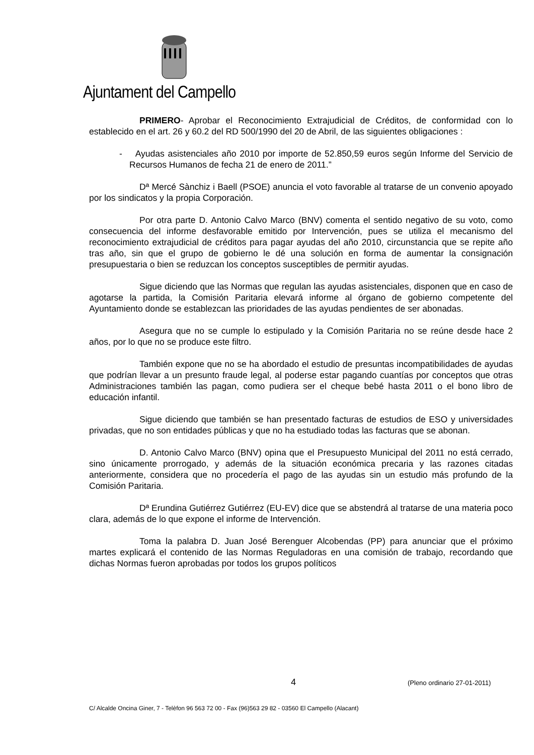Ajuntament del Campello
PRIMERO- Aprobar el Reconocimiento Extrajudicial de Créditos, de conformidad con lo establecido en el art. 26 y 60.2 del RD 500/1990 del 20 de Abril, de las siguientes obligaciones :
- Ayudas asistenciales año 2010 por importe de 52.850,59 euros según Informe del Servicio de Recursos Humanos de fecha 21 de enero de 2011.”
Dª Mercé Sànchiz i Baell (PSOE) anuncia el voto favorable al tratarse de un convenio apoyado por los sindicatos y la propia Corporación.
Por otra parte D. Antonio Calvo Marco (BNV) comenta el sentido negativo de su voto, como consecuencia del informe desfavorable emitido por Intervención, pues se utiliza el mecanismo del reconocimiento extrajudicial de créditos para pagar ayudas del año 2010, circunstancia que se repite año tras año, sin que el grupo de gobierno le dé una solución en forma de aumentar la consignación presupuestaria o bien se reduzcan los conceptos susceptibles de permitir ayudas.
Sigue diciendo que las Normas que regulan las ayudas asistenciales, disponen que en caso de agotarse la partida, la Comisión Paritaria elevará informe al órgano de gobierno competente del Ayuntamiento donde se establezcan las prioridades de las ayudas pendientes de ser abonadas.
Asegura que no se cumple lo estipulado y la Comisión Paritaria no se reúne desde hace 2 años, por lo que no se produce este filtro.
También expone que no se ha abordado el estudio de presuntas incompatibilidades de ayudas que podrían llevar a un presunto fraude legal, al poderse estar pagando cuantías por conceptos que otras Administraciones también las pagan, como pudiera ser el cheque bebé hasta 2011 o el bono libro de educación infantil.
Sigue diciendo que también se han presentado facturas de estudios de ESO y universidades privadas, que no son entidades públicas y que no ha estudiado todas las facturas que se abonan.
D. Antonio Calvo Marco (BNV) opina que el Presupuesto Municipal del 2011 no está cerrado, sino únicamente prorrogado, y además de la situación económica precaria y las razones citadas anteriormente, considera que no procedería el pago de las ayudas sin un estudio más profundo de la Comisión Paritaria.
Dª Erundina Gutiérrez Gutiérrez (EU-EV) dice que se abstendrá al tratarse de una materia poco clara, además de lo que expone el informe de Intervención.
Toma la palabra D. Juan José Berenguer Alcobendas (PP) para anunciar que el próximo martes explicará el contenido de las Normas Reguladoras en una comisión de trabajo, recordando que dichas Normas fueron aprobadas por todos los grupos políticos
4 (Pleno ordinario 27-01-2011)
C/ Alcalde Oncina Giner, 7 - Telèfon 96 563 72 00 - Fax (96)563 29 82 - 03560 El Campello (Alacant)